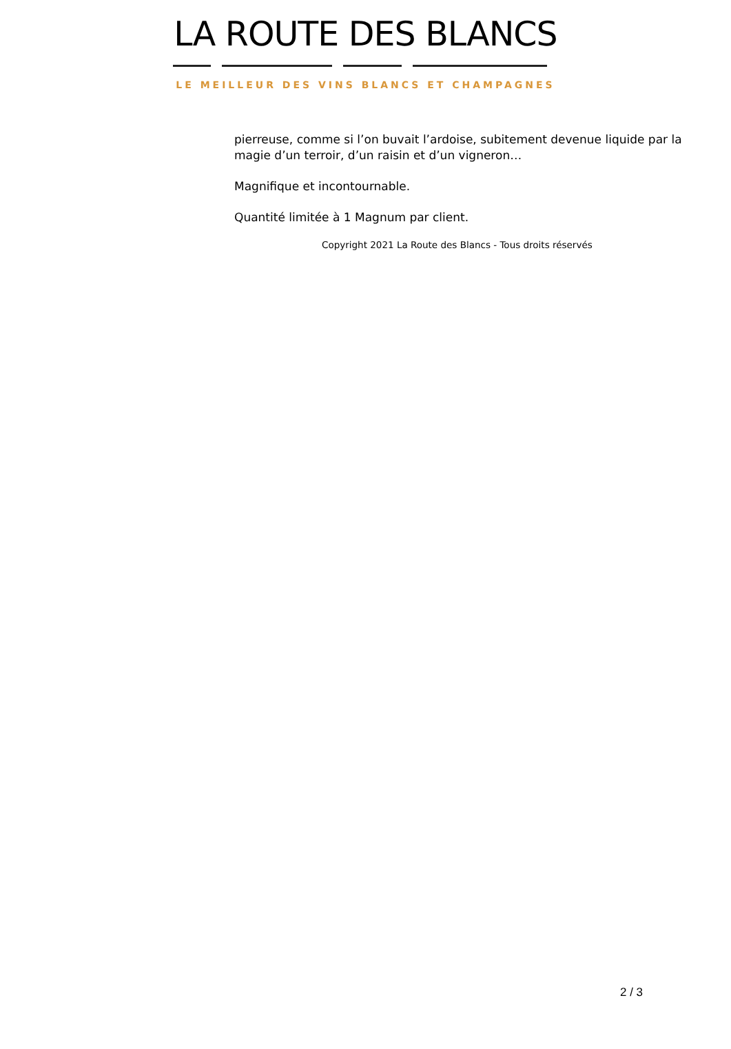LA ROUTE DES BLANCS
LE MEILLEUR DES VINS BLANCS ET CHAMPAGNES
pierreuse, comme si l’on buvait l’ardoise, subitement devenue liquide par la magie d’un terroir, d’un raisin et d’un vigneron…
Magnifique et incontournable.
Quantité limitée à 1 Magnum par client.
Copyright 2021 La Route des Blancs - Tous droits réservés
2 / 3